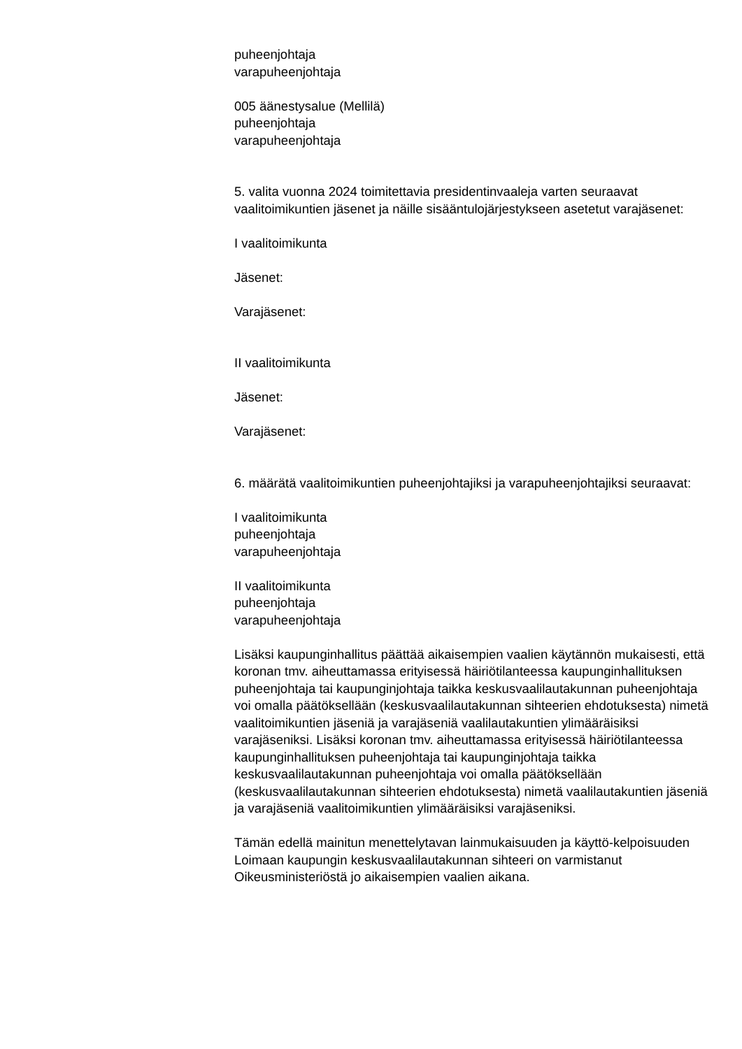puheenjohtaja
varapuheenjohtaja
005 äänestysalue (Mellilä)
puheenjohtaja
varapuheenjohtaja
5. valita vuonna 2024 toimitettavia presidentinvaaleja varten seuraavat vaalitoimikuntien jäsenet ja näille sisääntulojärjestykseen asetetut varajäsenet:
I vaalitoimikunta
Jäsenet:
Varajäsenet:
II vaalitoimikunta
Jäsenet:
Varajäsenet:
6. määrätä vaalitoimikuntien puheenjohtajiksi ja varapuheenjohtajiksi seuraavat:
I vaalitoimikunta
puheenjohtaja
varapuheenjohtaja
II vaalitoimikunta
puheenjohtaja
varapuheenjohtaja
Lisäksi kaupunginhallitus päättää aikaisempien vaalien käytännön mukaisesti, että koronan tmv. aiheuttamassa erityisessä häiriötilanteessa kaupunginhallituksen puheenjohtaja tai kaupunginjohtaja taikka keskusvaalilautakunnan puheenjohtaja voi omalla päätöksellään (keskusvaalilautakunnan sihteerien ehdotuksesta) nimetä vaalitoimikuntien jäseniä ja varajäseniä vaalilautakuntien ylimääräisiksi varajäseniksi. Lisäksi koronan tmv. aiheuttamassa erityisessä häiriötilanteessa kaupunginhallituksen puheenjohtaja tai kaupunginjohtaja taikka keskusvaalilautakunnan puheenjohtaja voi omalla päätöksellään (keskusvaalilautakunnan sihteerien ehdotuksesta) nimetä vaalilautakuntien jäseniä ja varajäseniä vaalitoimikuntien ylimääräisiksi varajäseniksi.
Tämän edellä mainitun menettelytavan lainmukaisuuden ja käyttö-kelpoisuuden Loimaan kaupungin keskusvaalilautakunnan sihteeri on varmistanut Oikeusministeriöstä jo aikaisempien vaalien aikana.